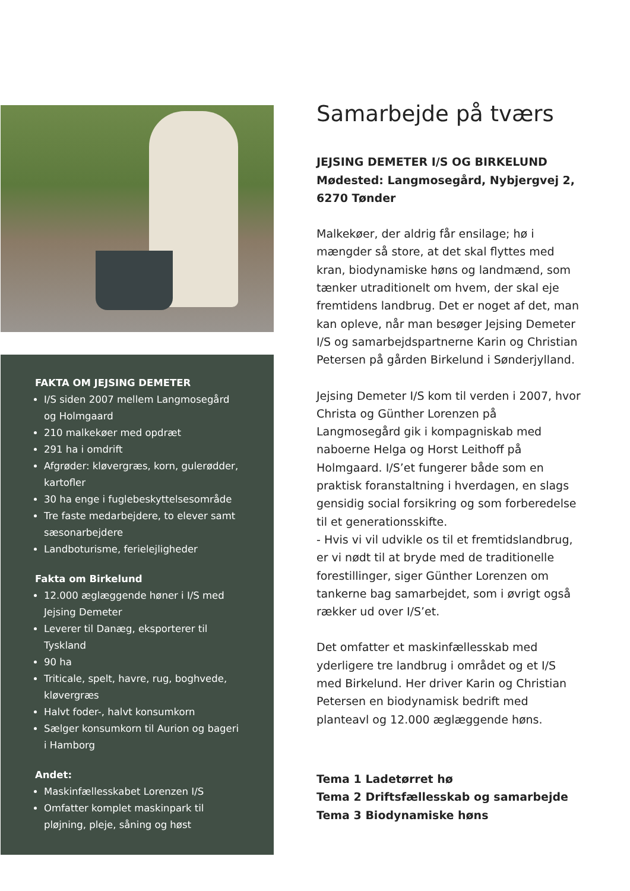FAKTA OM JEJSING DEMETER
I/S siden 2007 mellem Langmosegård og Holmgaard
210 malkekøer med opdræt
291 ha i omdrift
Afgrøder: kløvergræs, korn, gulerødder, kartofler
30 ha enge i fuglebeskyttelsesområde
Tre faste medarbejdere, to elever samt sæsonarbejdere
Landboturisme, ferielejligheder
Fakta om Birkelund
12.000 æglæggende høner i I/S med Jejsing Demeter
Leverer til Danæg, eksporterer til Tyskland
90 ha
Triticale, spelt, havre, rug, boghvede, kløvergræs
Halvt foder-, halvt konsumkorn
Sælger konsumkorn til Aurion og bageri i Hamborg
Andet:
Maskinfællesskabet Lorenzen I/S
Omfatter komplet maskinpark til pløjning, pleje, såning og høst
Samarbejde på tværs
JEJSING DEMETER I/S OG BIRKELUND
Mødested: Langmosegård, Nybjergvej 2, 6270 Tønder
Malkekøer, der aldrig får ensilage; hø i mængder så store, at det skal flyttes med kran, biodynamiske høns og landmænd, som tænker utraditionelt om hvem, der skal eje fremtidens landbrug. Det er noget af det, man kan opleve, når man besøger Jejsing Demeter I/S og samarbejdspartnerne Karin og Christian Petersen på gården Birkelund i Sønderjylland.
Jejsing Demeter I/S kom til verden i 2007, hvor Christa og Günther Lorenzen på Langmosegård gik i kompagniskab med naboerne Helga og Horst Leithoff på Holmgaard. I/S’et fungerer både som en praktisk foranstaltning i hverdagen, en slags gensidig social forsikring og som forberedelse til et generationsskifte.
- Hvis vi vil udvikle os til et fremtidslandbrug, er vi nødt til at bryde med de traditionelle forestillinger, siger Günther Lorenzen om tankerne bag samarbejdet, som i øvrigt også rækker ud over I/S’et.
Det omfatter et maskinfællesskab med yderligere tre landbrug i området og et I/S med Birkelund. Her driver Karin og Christian Petersen en biodynamisk bedrift med planteavl og 12.000 æglæggende høns.
Tema 1 Ladetørret hø
Tema 2 Driftsfællesskab og samarbejde
Tema 3 Biodynamiske høns